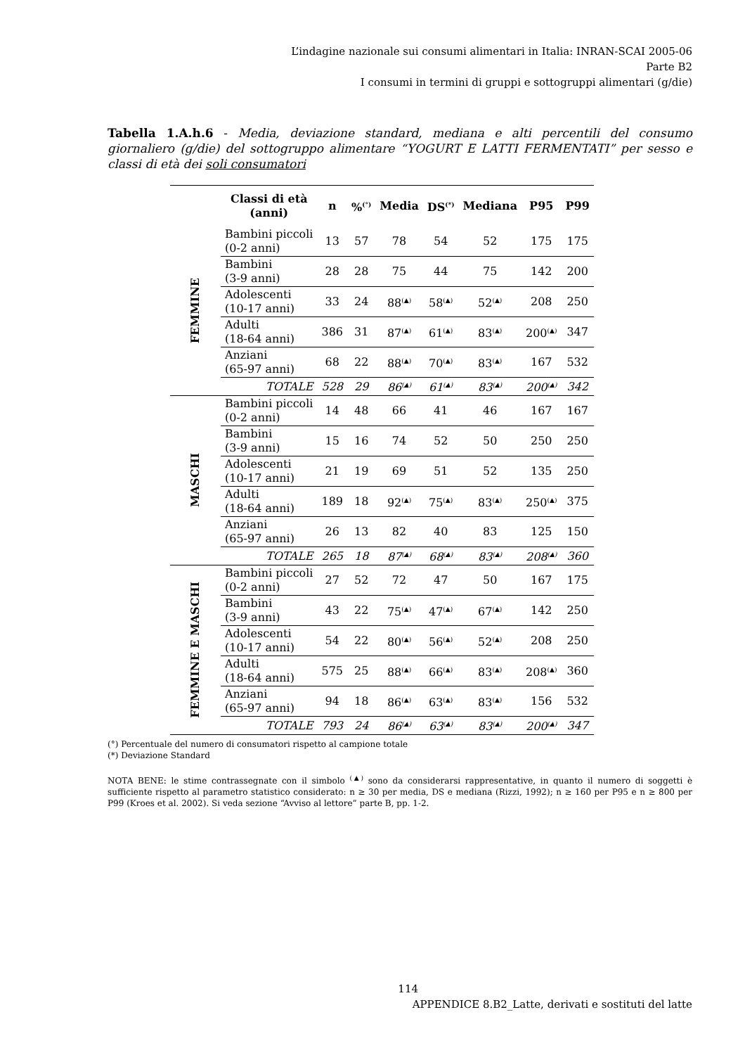L’indagine nazionale sui consumi alimentari in Italia: INRAN-SCAI 2005-06
Parte B2
I consumi in termini di gruppi e sottogruppi alimentari (g/die)
Tabella 1.A.h.6 - Media, deviazione standard, mediana e alti percentili del consumo giornaliero (g/die) del sottogruppo alimentare “YOGURT E LATTI FERMENTATI” per sesso e classi di età dei soli consumatori
| | Classi di età (anni) | n | %<sup>(°)</sup> | Media | DS<sup>(*)</sup> | Mediana | P95 | P99 |
| --- | --- | --- | --- | --- | --- | --- | --- | --- |
| FEMMINE | Bambini piccoli (0-2 anni) | 13 | 57 | 78 | 54 | 52 | 175 | 175 |
| | Bambini (3-9 anni) | 28 | 28 | 75 | 44 | 75 | 142 | 200 |
| | Adolescenti (10-17 anni) | 33 | 24 | 88<sup>(▲)</sup> | 58<sup>(▲)</sup> | 52<sup>(▲)</sup> | 208 | 250 |
| | Adulti (18-64 anni) | 386 | 31 | 87<sup>(▲)</sup> | 61<sup>(▲)</sup> | 83<sup>(▲)</sup> | 200<sup>(▲)</sup> | 347 |
| | Anziani (65-97 anni) | 68 | 22 | 88<sup>(▲)</sup> | 70<sup>(▲)</sup> | 83<sup>(▲)</sup> | 167 | 532 |
| | TOTALE | 528 | 29 | 86<sup>(▲)</sup> | 61<sup>(▲)</sup> | 83<sup>(▲)</sup> | 200<sup>(▲)</sup> | 342 |
| MASCHI | Bambini piccoli (0-2 anni) | 14 | 48 | 66 | 41 | 46 | 167 | 167 |
| | Bambini (3-9 anni) | 15 | 16 | 74 | 52 | 50 | 250 | 250 |
| | Adolescenti (10-17 anni) | 21 | 19 | 69 | 51 | 52 | 135 | 250 |
| | Adulti (18-64 anni) | 189 | 18 | 92<sup>(▲)</sup> | 75<sup>(▲)</sup> | 83<sup>(▲)</sup> | 250<sup>(▲)</sup> | 375 |
| | Anziani (65-97 anni) | 26 | 13 | 82 | 40 | 83 | 125 | 150 |
| | TOTALE | 265 | 18 | 87<sup>(▲)</sup> | 68<sup>(▲)</sup> | 83<sup>(▲)</sup> | 208<sup>(▲)</sup> | 360 |
| FEMMINE E MASCHI | Bambini piccoli (0-2 anni) | 27 | 52 | 72 | 47 | 50 | 167 | 175 |
| | Bambini (3-9 anni) | 43 | 22 | 75<sup>(▲)</sup> | 47<sup>(▲)</sup> | 67<sup>(▲)</sup> | 142 | 250 |
| | Adolescenti (10-17 anni) | 54 | 22 | 80<sup>(▲)</sup> | 56<sup>(▲)</sup> | 52<sup>(▲)</sup> | 208 | 250 |
| | Adulti (18-64 anni) | 575 | 25 | 88<sup>(▲)</sup> | 66<sup>(▲)</sup> | 83<sup>(▲)</sup> | 208<sup>(▲)</sup> | 360 |
| | Anziani (65-97 anni) | 94 | 18 | 86<sup>(▲)</sup> | 63<sup>(▲)</sup> | 83<sup>(▲)</sup> | 156 | 532 |
| | TOTALE | 793 | 24 | 86<sup>(▲)</sup> | 63<sup>(▲)</sup> | 83<sup>(▲)</sup> | 200<sup>(▲)</sup> | 347 |
(°) Percentuale del numero di consumatori rispetto al campione totale
(*) Deviazione Standard
NOTA BENE: le stime contrassegnate con il simbolo <sup>(▲)</sup> sono da considerarsi rappresentative, in quanto il numero di soggetti è sufficiente rispetto al parametro statistico considerato: n ≥ 30 per media, DS e mediana (Rizzi, 1992); n ≥ 160 per P95 e n ≥ 800 per P99 (Kroes et al. 2002). Si veda sezione “Avviso al lettore” parte B, pp. 1-2.
114
APPENDICE 8.B2_Latte, derivati e sostituti del latte